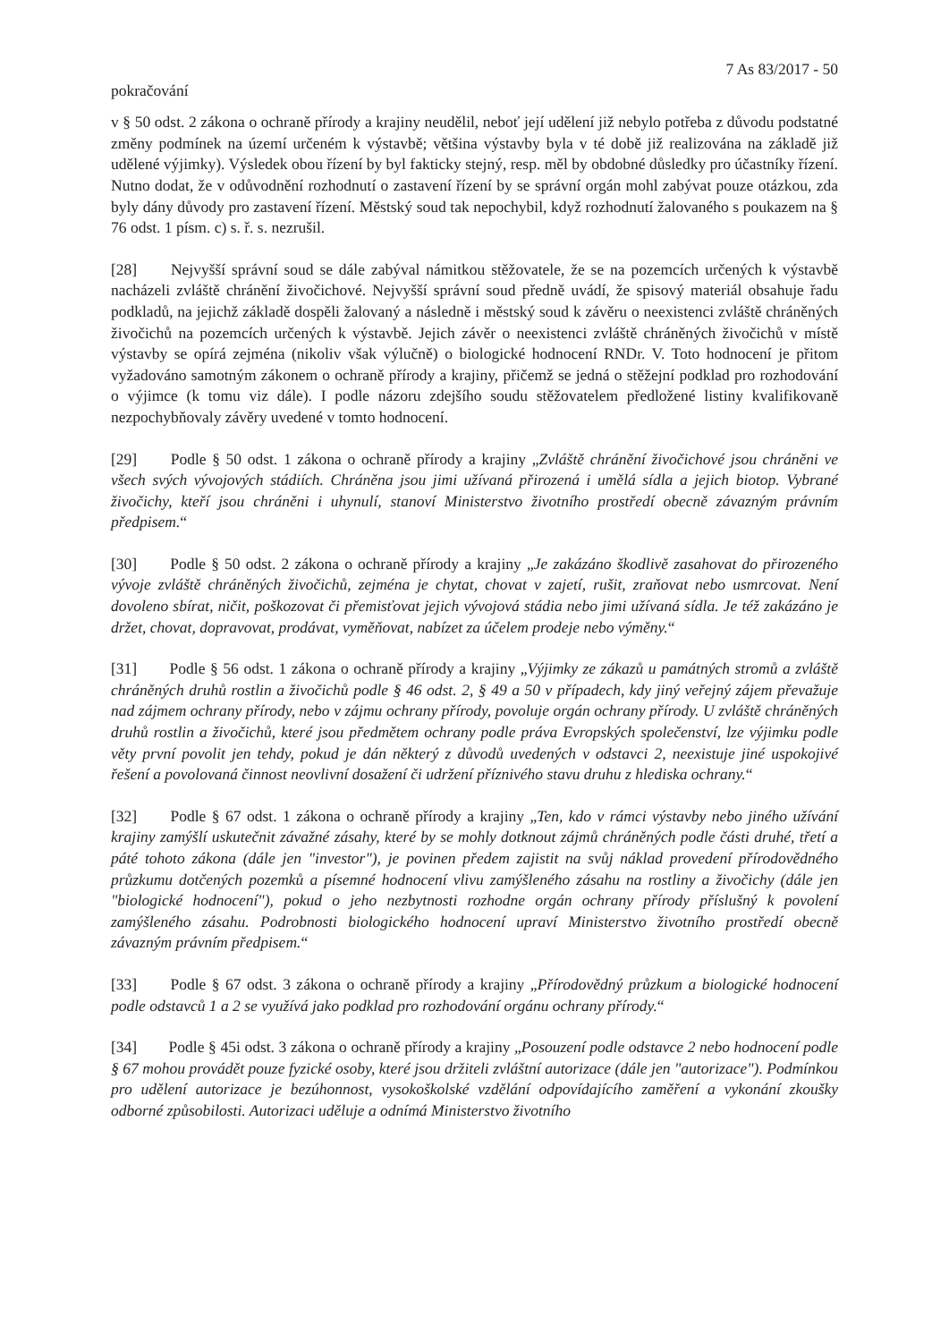7 As 83/2017 - 50
pokračování
v § 50 odst. 2 zákona o ochraně přírody a krajiny neudělil, neboť její udělení již nebylo potřeba z důvodu podstatné změny podmínek na území určeném k výstavbě; většina výstavby byla v té době již realizována na základě již udělené výjimky). Výsledek obou řízení by byl fakticky stejný, resp. měl by obdobné důsledky pro účastníky řízení. Nutno dodat, že v odůvodnění rozhodnutí o zastavení řízení by se správní orgán mohl zabývat pouze otázkou, zda byly dány důvody pro zastavení řízení. Městský soud tak nepochybil, když rozhodnutí žalovaného s poukazem na § 76 odst. 1 písm. c) s. ř. s. nezrušil.
[28] Nejvyšší správní soud se dále zabýval námitkou stěžovatele, že se na pozemcích určených k výstavbě nacházeli zvláště chránění živočichové. Nejvyšší správní soud předně uvádí, že spisový materiál obsahuje řadu podkladů, na jejichž základě dospěli žalovaný a následně i městský soud k závěru o neexistenci zvláště chráněných živočichů na pozemcích určených k výstavbě. Jejich závěr o neexistenci zvláště chráněných živočichů v místě výstavby se opírá zejména (nikoliv však výlučně) o biologické hodnocení RNDr. V. Toto hodnocení je přitom vyžadováno samotným zákonem o ochraně přírody a krajiny, přičemž se jedná o stěžejní podklad pro rozhodování o výjimce (k tomu viz dále). I podle názoru zdejšího soudu stěžovatelem předložené listiny kvalifikovaně nezpochybňovaly závěry uvedené v tomto hodnocení.
[29] Podle § 50 odst. 1 zákona o ochraně přírody a krajiny „Zvláště chránění živočichové jsou chráněni ve všech svých vývojových stádiích. Chráněna jsou jimi užívaná přirozená i umělá sídla a jejich biotop. Vybrané živočichy, kteří jsou chráněni i uhynulí, stanoví Ministerstvo životního prostředí obecně závazným právním předpisem.“
[30] Podle § 50 odst. 2 zákona o ochraně přírody a krajiny „Je zakázáno škodlivě zasahovat do přirozeného vývoje zvláště chráněných živočichů, zejména je chytat, chovat v zajetí, rušit, zraňovat nebo usmrcovat. Není dovoleno sbírat, ničit, poškozovat či přemisťovat jejich vývojová stádia nebo jimi užívaná sídla. Je též zakázáno je držet, chovat, dopravovat, prodávat, vyměňovat, nabízet za účelem prodeje nebo výměny.“
[31] Podle § 56 odst. 1 zákona o ochraně přírody a krajiny „Výjimky ze zákazů u památných stromů a zvláště chráněných druhů rostlin a živočichů podle § 46 odst. 2, § 49 a 50 v případech, kdy jiný veřejný zájem převažuje nad zájmem ochrany přírody, nebo v zájmu ochrany přírody, povoluje orgán ochrany přírody. U zvláště chráněných druhů rostlin a živočichů, které jsou předmětem ochrany podle práva Evropských společenství, lze výjimku podle věty první povolit jen tehdy, pokud je dán některý z důvodů uvedených v odstavci 2, neexistuje jiné uspokojivé řešení a povolovaná činnost neovlivní dosažení či udržení příznivého stavu druhu z hlediska ochrany.“
[32] Podle § 67 odst. 1 zákona o ochraně přírody a krajiny „Ten, kdo v rámci výstavby nebo jiného užívání krajiny zamýšlí uskutečnit závažné zásahy, které by se mohly dotknout zájmů chráněných podle části druhé, třetí a páté tohoto zákona (dále jen "investor"), je povinen předem zajistit na svůj náklad provedení přírodovědného průzkumu dotčených pozemků a písemné hodnocení vlivu zamýšleného zásahu na rostliny a živočichy (dále jen "biologické hodnocení"), pokud o jeho nezbytnosti rozhodne orgán ochrany přírody příslušný k povolení zamýšleného zásahu. Podrobnosti biologického hodnocení upraví Ministerstvo životního prostředí obecně závazným právním předpisem.“
[33] Podle § 67 odst. 3 zákona o ochraně přírody a krajiny „Přírodovědný průzkum a biologické hodnocení podle odstavců 1 a 2 se využívá jako podklad pro rozhodování orgánu ochrany přírody.“
[34] Podle § 45i odst. 3 zákona o ochraně přírody a krajiny „Posouzení podle odstavce 2 nebo hodnocení podle § 67 mohou provádět pouze fyzické osoby, které jsou držiteli zvláštní autorizace (dále jen "autorizace"). Podmínkou pro udělení autorizace je bezúhonnost, vysokoškolské vzdělání odpovídajícího zaměření a vykonání zkoušky odborné způsobilosti. Autorizaci uděluje a odnímá Ministerstvo životního